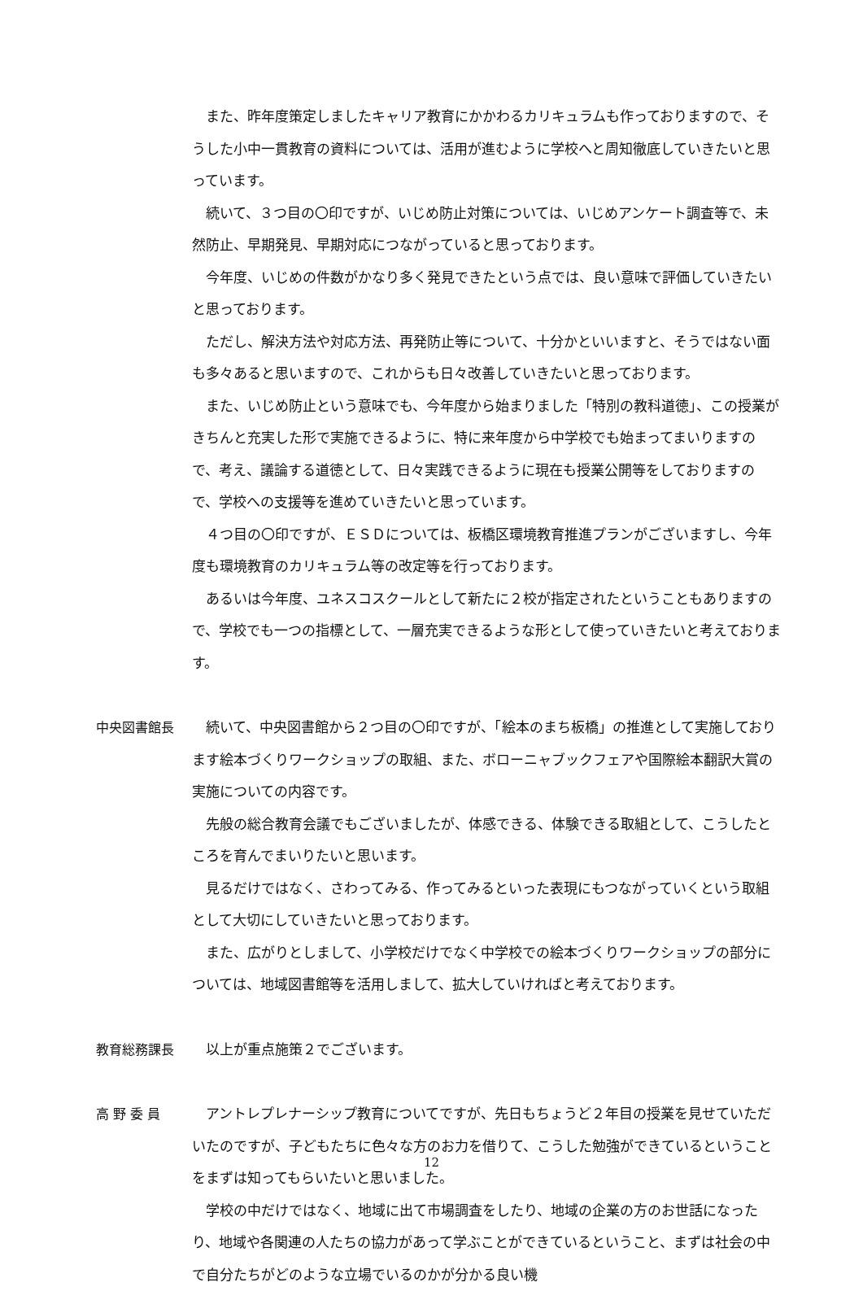また、昨年度策定しましたキャリア教育にかかわるカリキュラムも作っておりますので、そうした小中一貫教育の資料については、活用が進むように学校へと周知徹底していきたいと思っています。
続いて、３つ目の〇印ですが、いじめ防止対策については、いじめアンケート調査等で、未然防止、早期発見、早期対応につながっていると思っております。
今年度、いじめの件数がかなり多く発見できたという点では、良い意味で評価していきたいと思っております。
ただし、解決方法や対応方法、再発防止等について、十分かといいますと、そうではない面も多々あると思いますので、これからも日々改善していきたいと思っております。
また、いじめ防止という意味でも、今年度から始まりました「特別の教科道徳」、この授業がきちんと充実した形で実施できるように、特に来年度から中学校でも始まってまいりますので、考え、議論する道徳として、日々実践できるように現在も授業公開等をしておりますので、学校への支援等を進めていきたいと思っています。
４つ目の〇印ですが、ＥＳＤについては、板橋区環境教育推進プランがございますし、今年度も環境教育のカリキュラム等の改定等を行っております。
あるいは今年度、ユネスコスクールとして新たに２校が指定されたということもありますので、学校でも一つの指標として、一層充実できるような形として使っていきたいと考えております。
中央図書館長 続いて、中央図書館から２つ目の〇印ですが、「絵本のまち板橋」の推進として実施しております絵本づくりワークショップの取組、また、ボローニャブックフェアや国際絵本翻訳大賞の実施についての内容です。
先般の総合教育会議でもございましたが、体感できる、体験できる取組として、こうしたところを育んでまいりたいと思います。
見るだけではなく、さわってみる、作ってみるといった表現にもつながっていくという取組として大切にしていきたいと思っております。
また、広がりとしまして、小学校だけでなく中学校での絵本づくりワークショップの部分については、地域図書館等を活用しまして、拡大していければと考えております。
教育総務課長 以上が重点施策２でございます。
高 野 委 員 アントレプレナーシップ教育についてですが、先日もちょうど２年目の授業を見せていただいたのですが、子どもたちに色々な方のお力を借りて、こうした勉強ができているということをまずは知ってもらいたいと思いました。
学校の中だけではなく、地域に出て市場調査をしたり、地域の企業の方のお世話になったり、地域や各関連の人たちの協力があって学ぶことができているということ、まずは社会の中で自分たちがどのような立場でいるのかが分かる良い機
12